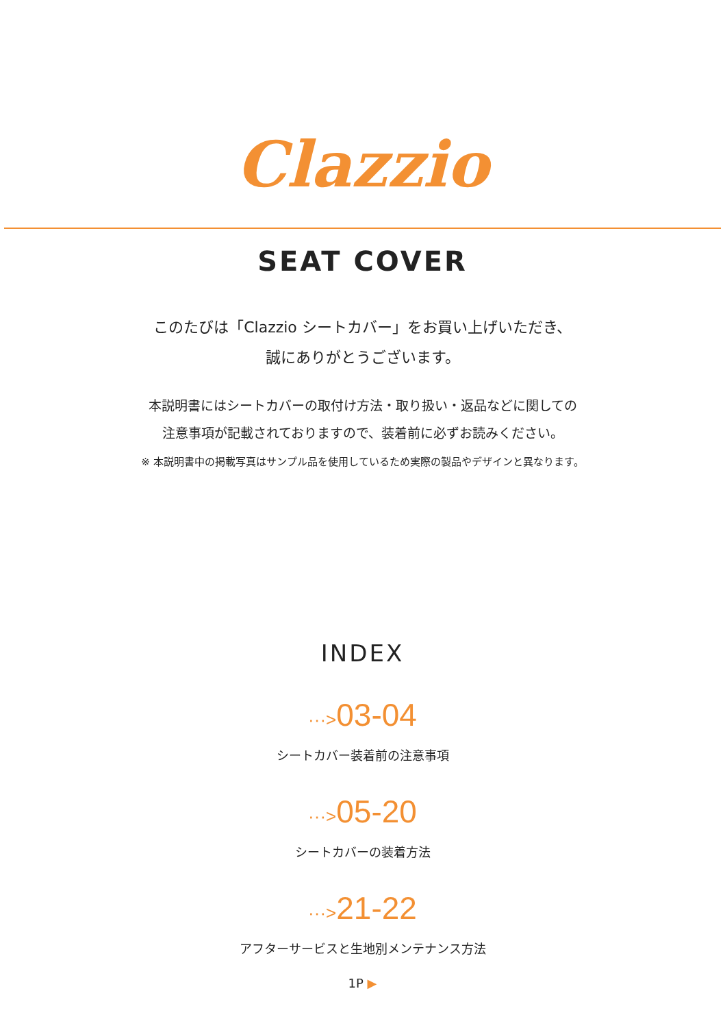Clazzio
SEAT COVER
このたびは「Clazzio シートカバー」をお買い上げいただき、
誠にありがとうございます。
本説明書にはシートカバーの取付け方法・取り扱い・返品などに関しての
注意事項が記載されておりますので、装着前に必ずお読みください。
※ 本説明書中の掲載写真はサンプル品を使用しているため実際の製品やデザインと異なります。
INDEX
···>03-04
シートカバー装着前の注意事項
···>05-20
シートカバーの装着方法
···>21-22
アフターサービスと生地別メンテナンス方法
1P ▶